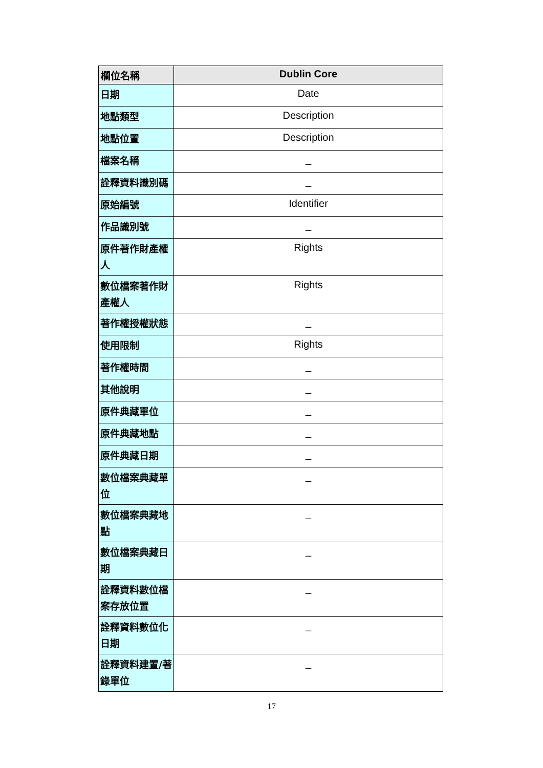| 欄位名稱 | Dublin Core |
| --- | --- |
| 日期 | Date |
| 地點類型 | Description |
| 地點位置 | Description |
| 檔案名稱 | _ |
| 詮釋資料識別碼 | _ |
| 原始編號 | Identifier |
| 作品識別號 | _ |
| 原件著作財產權人 | Rights |
| 數位檔案著作財產權人 | Rights |
| 著作權授權狀態 | _ |
| 使用限制 | Rights |
| 著作權時間 | _ |
| 其他說明 | _ |
| 原件典藏單位 | _ |
| 原件典藏地點 | _ |
| 原件典藏日期 | _ |
| 數位檔案典藏單位 | _ |
| 數位檔案典藏地點 | _ |
| 數位檔案典藏日期 | _ |
| 詮釋資料數位檔案存放位置 | _ |
| 詮釋資料數位化日期 | _ |
| 詮釋資料建置/著錄單位 | _ |
17